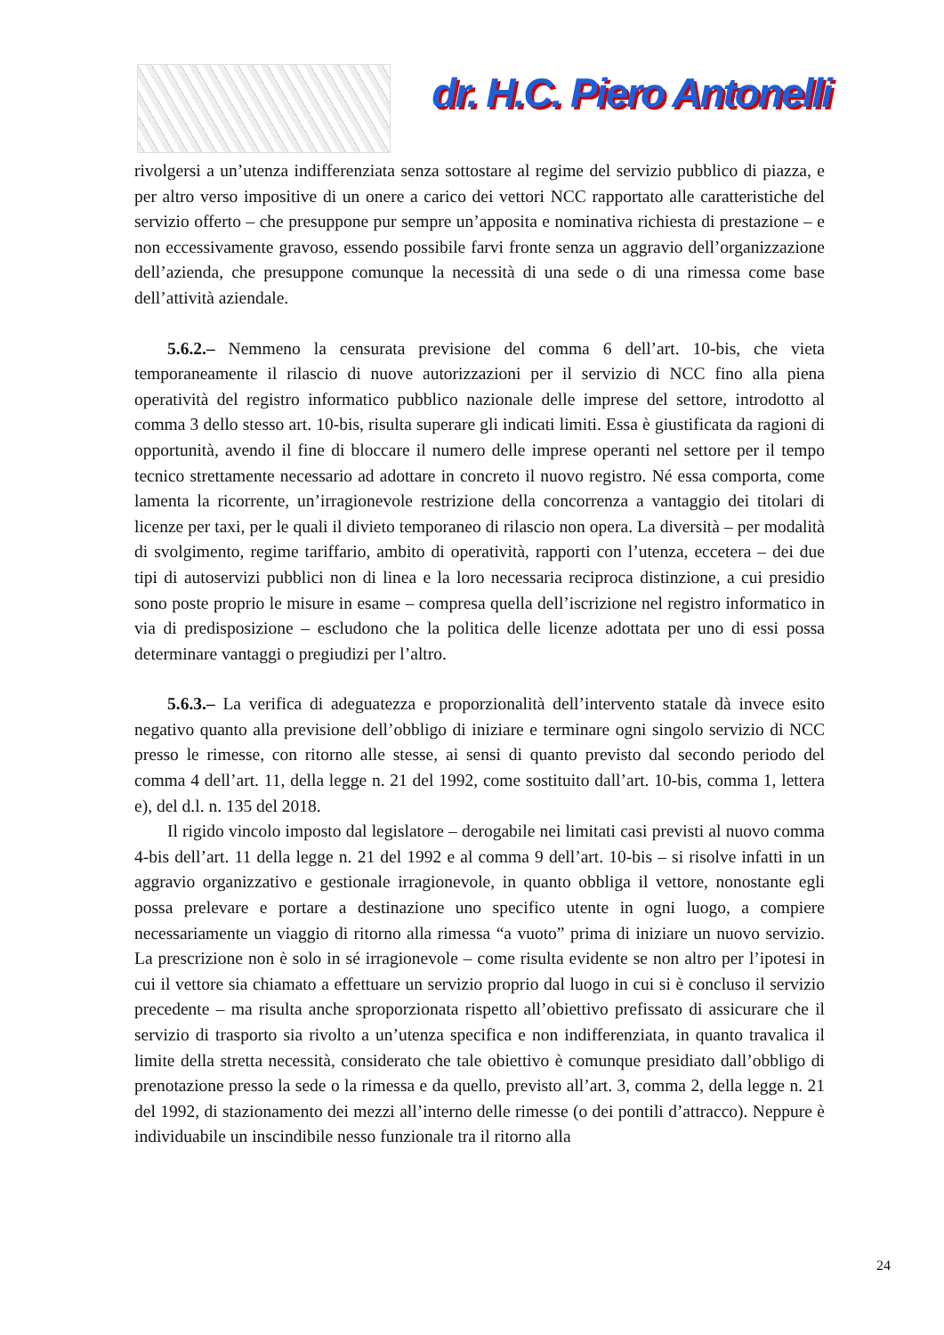dr. H.C. Piero Antonelli
rivolgersi a un’utenza indifferenziata senza sottostare al regime del servizio pubblico di piazza, e per altro verso impositive di un onere a carico dei vettori NCC rapportato alle caratteristiche del servizio offerto – che presuppone pur sempre un’apposita e nominativa richiesta di prestazione – e non eccessivamente gravoso, essendo possibile farvi fronte senza un aggravio dell’organizzazione dell’azienda, che presuppone comunque la necessità di una sede o di una rimessa come base dell’attività aziendale.
5.6.2.– Nemmeno la censurata previsione del comma 6 dell’art. 10-bis, che vieta temporaneamente il rilascio di nuove autorizzazioni per il servizio di NCC fino alla piena operatività del registro informatico pubblico nazionale delle imprese del settore, introdotto al comma 3 dello stesso art. 10-bis, risulta superare gli indicati limiti. Essa è giustificata da ragioni di opportunità, avendo il fine di bloccare il numero delle imprese operanti nel settore per il tempo tecnico strettamente necessario ad adottare in concreto il nuovo registro. Né essa comporta, come lamenta la ricorrente, un’irragionevole restrizione della concorrenza a vantaggio dei titolari di licenze per taxi, per le quali il divieto temporaneo di rilascio non opera. La diversità – per modalità di svolgimento, regime tariffario, ambito di operatività, rapporti con l’utenza, eccetera – dei due tipi di autoservizi pubblici non di linea e la loro necessaria reciproca distinzione, a cui presidio sono poste proprio le misure in esame – compresa quella dell’iscrizione nel registro informatico in via di predisposizione – escludono che la politica delle licenze adottata per uno di essi possa determinare vantaggi o pregiudizi per l’altro.
5.6.3.– La verifica di adeguatezza e proporzionalità dell’intervento statale dà invece esito negativo quanto alla previsione dell’obbligo di iniziare e terminare ogni singolo servizio di NCC presso le rimesse, con ritorno alle stesse, ai sensi di quanto previsto dal secondo periodo del comma 4 dell’art. 11, della legge n. 21 del 1992, come sostituito dall’art. 10-bis, comma 1, lettera e), del d.l. n. 135 del 2018.
Il rigido vincolo imposto dal legislatore – derogabile nei limitati casi previsti al nuovo comma 4-bis dell’art. 11 della legge n. 21 del 1992 e al comma 9 dell’art. 10-bis – si risolve infatti in un aggravio organizzativo e gestionale irragionevole, in quanto obbliga il vettore, nonostante egli possa prelevare e portare a destinazione uno specifico utente in ogni luogo, a compiere necessariamente un viaggio di ritorno alla rimessa “a vuoto” prima di iniziare un nuovo servizio. La prescrizione non è solo in sé irragionevole – come risulta evidente se non altro per l’ipotesi in cui il vettore sia chiamato a effettuare un servizio proprio dal luogo in cui si è concluso il servizio precedente – ma risulta anche sproporzionata rispetto all’obiettivo prefissato di assicurare che il servizio di trasporto sia rivolto a un’utenza specifica e non indifferenziata, in quanto travalica il limite della stretta necessità, considerato che tale obiettivo è comunque presidiato dall’obbligo di prenotazione presso la sede o la rimessa e da quello, previsto all’art. 3, comma 2, della legge n. 21 del 1992, di stazionamento dei mezzi all’interno delle rimesse (o dei pontili d’attracco). Neppure è individuabile un inscindibile nesso funzionale tra il ritorno alla
24